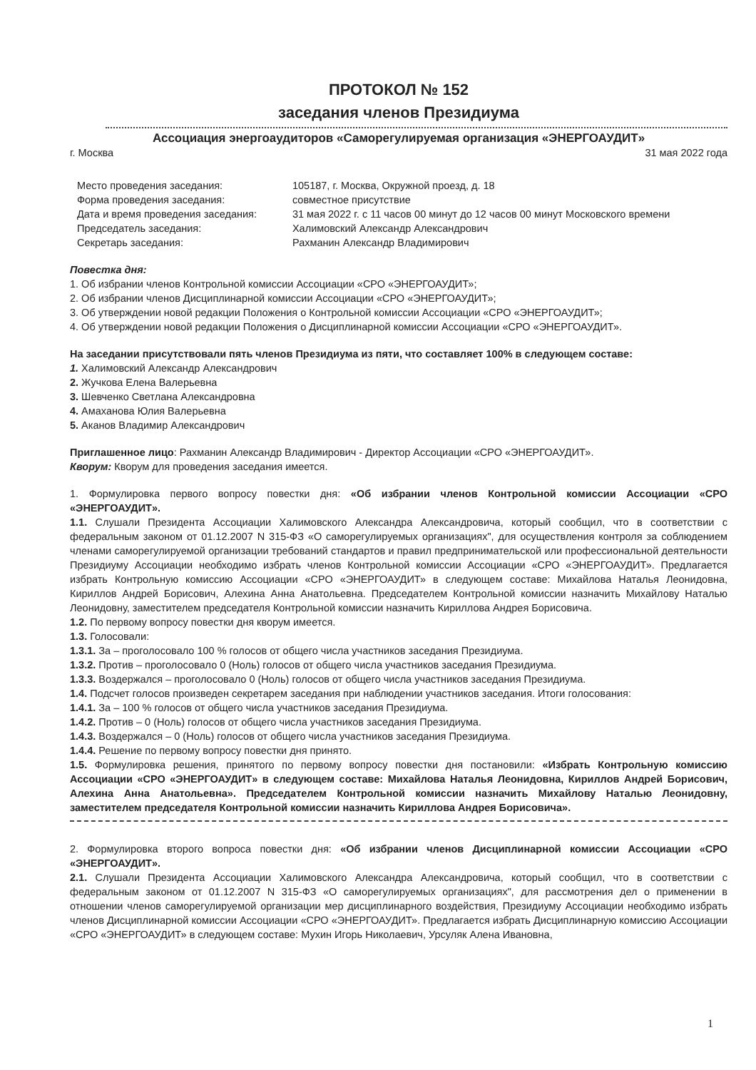ПРОТОКОЛ № 152
заседания членов Президиума
Ассоциация энергоаудиторов «Саморегулируемая организация «ЭНЕРГОАУДИТ»
г. Москва 31 мая 2022 года
| Место проведения заседания: | 105187, г. Москва, Окружной проезд, д. 18 |
| Форма проведения заседания: | совместное присутствие |
| Дата и время проведения заседания: | 31 мая 2022 г. с 11 часов 00 минут до 12 часов 00 минут Московского времени |
| Председатель заседания: | Халимовский Александр Александрович |
| Секретарь заседания: | Рахманин Александр Владимирович |
Повестка дня:
1. Об избрании членов Контрольной комиссии Ассоциации «СРО «ЭНЕРГОАУДИТ»;
2. Об избрании членов Дисциплинарной комиссии Ассоциации «СРО «ЭНЕРГОАУДИТ»;
3. Об утверждении новой редакции Положения о Контрольной комиссии Ассоциации «СРО «ЭНЕРГОАУДИТ»;
4. Об утверждении новой редакции Положения о Дисциплинарной комиссии Ассоциации «СРО «ЭНЕРГОАУДИТ».
На заседании присутствовали пять членов Президиума из пяти, что составляет 100% в следующем составе:
1. Халимовский Александр Александрович
2. Жучкова Елена Валерьевна
3. Шевченко Светлана Александровна
4. Амаханова Юлия Валерьевна
5. Аканов Владимир Александрович
Приглашенное лицо: Рахманин Александр Владимирович - Директор Ассоциации «СРО «ЭНЕРГОАУДИТ».
Кворум: Кворум для проведения заседания имеется.
1. Формулировка первого вопросу повестки дня: «Об избрании членов Контрольной комиссии Ассоциации «СРО «ЭНЕРГОАУДИТ».
1.1. Слушали Президента Ассоциации Халимовского Александра Александровича, который сообщил, что в соответствии с федеральным законом от 01.12.2007 N 315-ФЗ «О саморегулируемых организациях", для осуществления контроля за соблюдением членами саморегулируемой организации требований стандартов и правил предпринимательской или профессиональной деятельности Президиуму Ассоциации необходимо избрать членов Контрольной комиссии Ассоциации «СРО «ЭНЕРГОАУДИТ». Предлагается избрать Контрольную комиссию Ассоциации «СРО «ЭНЕРГОАУДИТ» в следующем составе: Михайлова Наталья Леонидовна, Кириллов Андрей Борисович, Алехина Анна Анатольевна. Председателем Контрольной комиссии назначить Михайлову Наталью Леонидовну, заместителем председателя Контрольной комиссии назначить Кириллова Андрея Борисовича.
1.2. По первому вопросу повестки дня кворум имеется.
1.3. Голосовали:
1.3.1. За – проголосовало 100 % голосов от общего числа участников заседания Президиума.
1.3.2. Против – проголосовало 0 (Ноль) голосов от общего числа участников заседания Президиума.
1.3.3. Воздержался – проголосовало 0 (Ноль) голосов от общего числа участников заседания Президиума.
1.4. Подсчет голосов произведен секретарем заседания при наблюдении участников заседания. Итоги голосования:
1.4.1. За – 100 % голосов от общего числа участников заседания Президиума.
1.4.2. Против – 0 (Ноль) голосов от общего числа участников заседания Президиума.
1.4.3. Воздержался – 0 (Ноль) голосов от общего числа участников заседания Президиума.
1.4.4. Решение по первому вопросу повестки дня принято.
1.5. Формулировка решения, принятого по первому вопросу повестки дня постановили: «Избрать Контрольную комиссию Ассоциации «СРО «ЭНЕРГОАУДИТ» в следующем составе: Михайлова Наталья Леонидовна, Кириллов Андрей Борисович, Алехина Анна Анатольевна». Председателем Контрольной комиссии назначить Михайлову Наталью Леонидовну, заместителем председателя Контрольной комиссии назначить Кириллова Андрея Борисовича».
2. Формулировка второго вопроса повестки дня: «Об избрании членов Дисциплинарной комиссии Ассоциации «СРО «ЭНЕРГОАУДИТ».
2.1. Слушали Президента Ассоциации Халимовского Александра Александровича, который сообщил, что в соответствии с федеральным законом от 01.12.2007 N 315-ФЗ «О саморегулируемых организациях", для рассмотрения дел о применении в отношении членов саморегулируемой организации мер дисциплинарного воздействия, Президиуму Ассоциации необходимо избрать членов Дисциплинарной комиссии Ассоциации «СРО «ЭНЕРГОАУДИТ». Предлагается избрать Дисциплинарную комиссию Ассоциации «СРО «ЭНЕРГОАУДИТ» в следующем составе: Мухин Игорь Николаевич, Урсуляк Алена Ивановна,
1